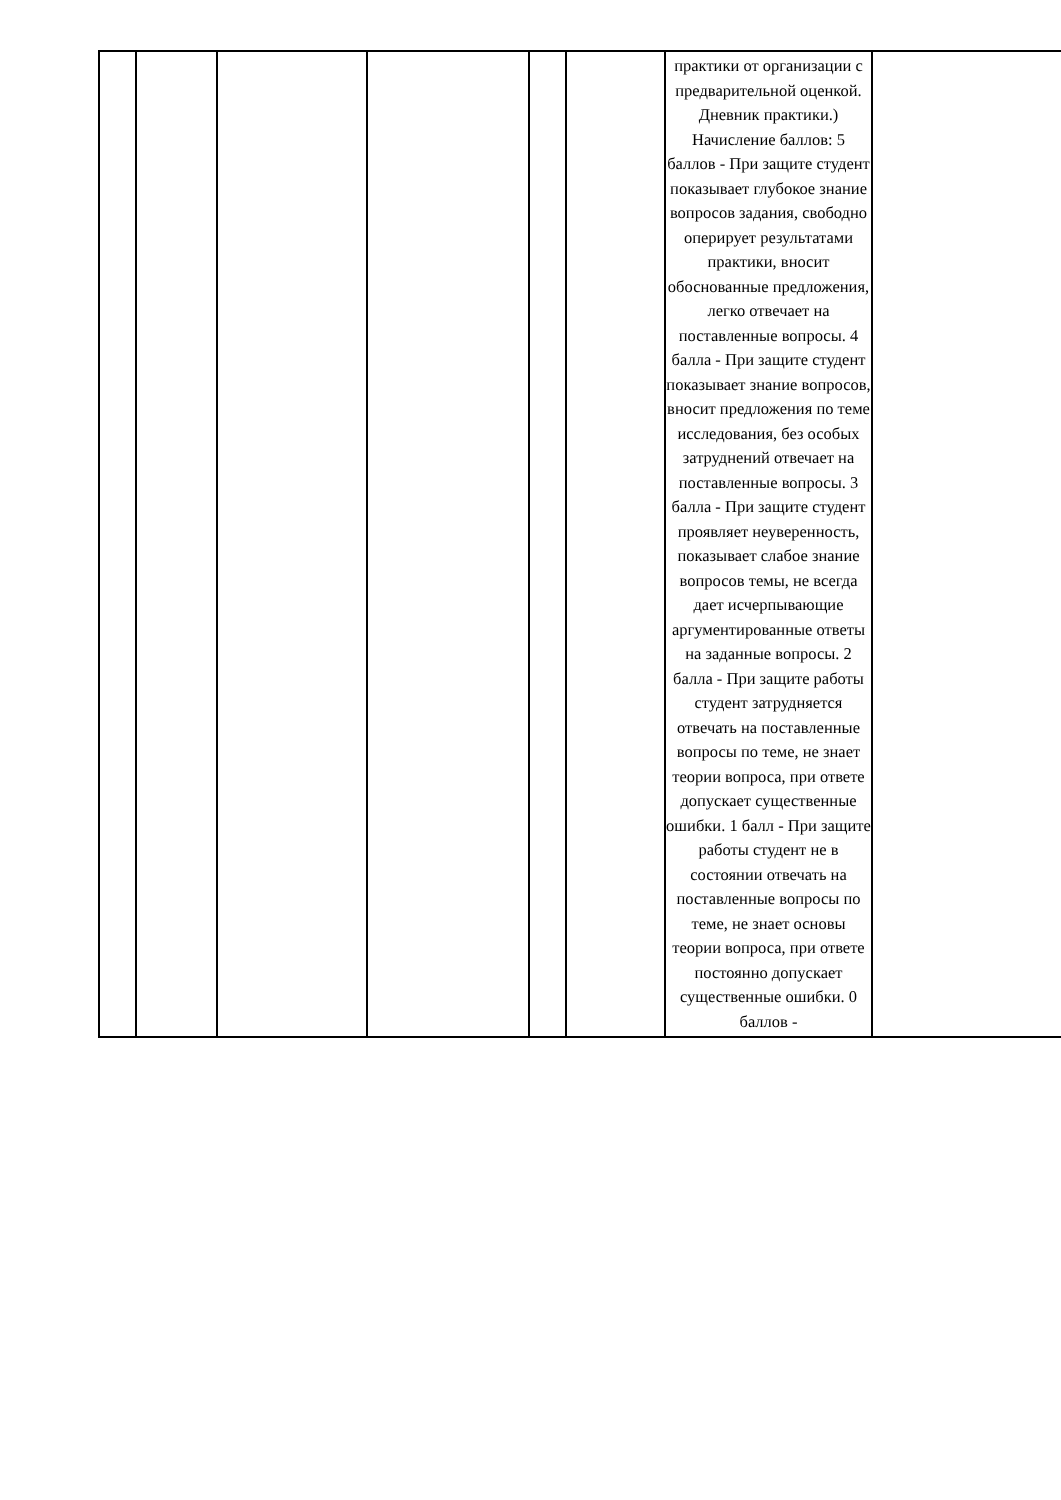| | | | | | | практики от организации с предварительной оценкой. Дневник практики.) Начисление баллов: 5 баллов - При защите студент показывает глубокое знание вопросов задания, свободно оперирует результатами практики, вносит обоснованные предложения, легко отвечает на поставленные вопросы. 4 балла - При защите студент показывает знание вопросов, вносит предложения по теме исследования, без особых затруднений отвечает на поставленные вопросы. 3 балла - При защите студент проявляет неуверенность, показывает слабое знание вопросов темы, не всегда дает исчерпывающие аргументированные ответы на заданные вопросы. 2 балла - При защите работы студент затрудняется отвечать на поставленные вопросы по теме, не знает теории вопроса, при ответе допускает существенные ошибки. 1 балл - При защите работы студент не в состоянии отвечать на поставленные вопросы по теме, не знает основы теории вопроса, при ответе постоянно допускает существенные ошибки. 0 баллов - | |